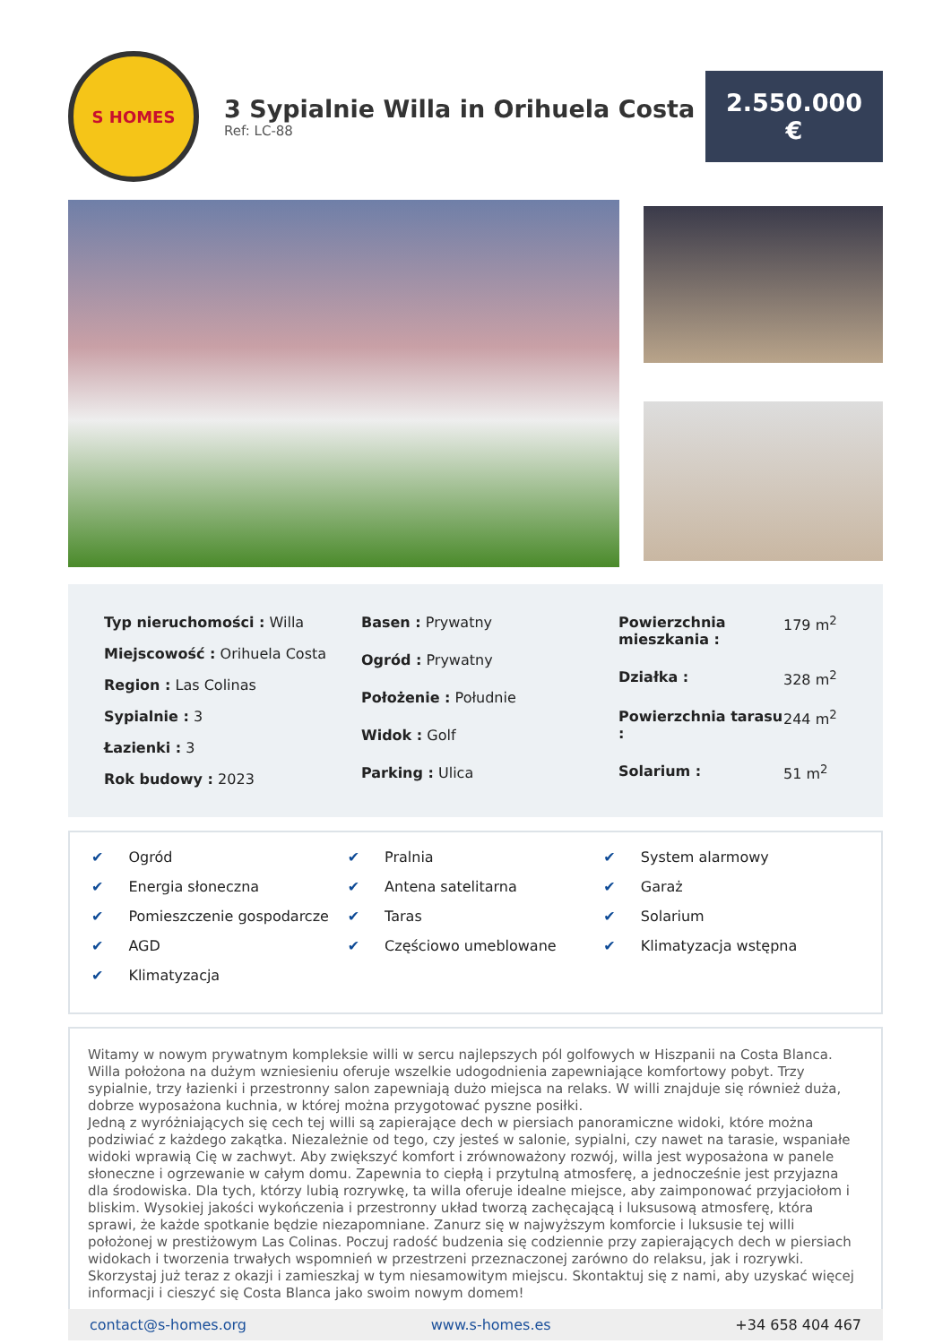S HOMES
3 Sypialnie Willa in Orihuela Costa
Ref: LC-88
2.550.000
€
| Typ nieruchomości : Willa |
| Miejscowość : Orihuela Costa |
| Region : Las Colinas |
| Sypialnie : 3 |
| Łazienki : 3 |
| Rok budowy : 2023 |
| Basen : Prywatny |
| Ogród : Prywatny |
| Położenie : Południe |
| Widok : Golf |
| Parking : Ulica |
| Powierzchnia mieszkania : | 179 m<sup>2</sup> |
| Działka : | 328 m<sup>2</sup> |
| Powierzchnia tarasu : | 244 m<sup>2</sup> |
| Solarium : | 51 m<sup>2</sup> |
✔ Ogród
✔ Energia słoneczna
✔ Pomieszczenie gospodarcze
✔ AGD
✔ Klimatyzacja
✔ Pralnia
✔ Antena satelitarna
✔ Taras
✔ Częściowo umeblowane
✔ System alarmowy
✔ Garaż
✔ Solarium
✔ Klimatyzacja wstępna
Witamy w nowym prywatnym kompleksie willi w sercu najlepszych pól golfowych w Hiszpanii na Costa Blanca. Willa położona na dużym wzniesieniu oferuje wszelkie udogodnienia zapewniające komfortowy pobyt. Trzy sypialnie, trzy łazienki i przestronny salon zapewniają dużo miejsca na relaks. W willi znajduje się również duża, dobrze wyposażona kuchnia, w której można przygotować pyszne posiłki.
Jedną z wyróżniających się cech tej willi są zapierające dech w piersiach panoramiczne widoki, które można podziwiać z każdego zakątka. Niezależnie od tego, czy jesteś w salonie, sypialni, czy nawet na tarasie, wspaniałe widoki wprawią Cię w zachwyt. Aby zwiększyć komfort i zrównoważony rozwój, willa jest wyposażona w panele słoneczne i ogrzewanie w całym domu. Zapewnia to ciepłą i przytulną atmosferę, a jednocześnie jest przyjazna dla środowiska. Dla tych, którzy lubią rozrywkę, ta willa oferuje idealne miejsce, aby zaimponować przyjaciołom i bliskim. Wysokiej jakości wykończenia i przestronny układ tworzą zachęcającą i luksusową atmosferę, która sprawi, że każde spotkanie będzie niezapomniane. Zanurz się w najwyższym komforcie i luksusie tej willi położonej w prestiżowym Las Colinas. Poczuj radość budzenia się codziennie przy zapierających dech w piersiach widokach i tworzenia trwałych wspomnień w przestrzeni przeznaczonej zarówno do relaksu, jak i rozrywki. Skorzystaj już teraz z okazji i zamieszkaj w tym niesamowitym miejscu. Skontaktuj się z nami, aby uzyskać więcej informacji i cieszyć się Costa Blanca jako swoim nowym domem!
contact@s-homes.org www.s-homes.es +34 658 404 467